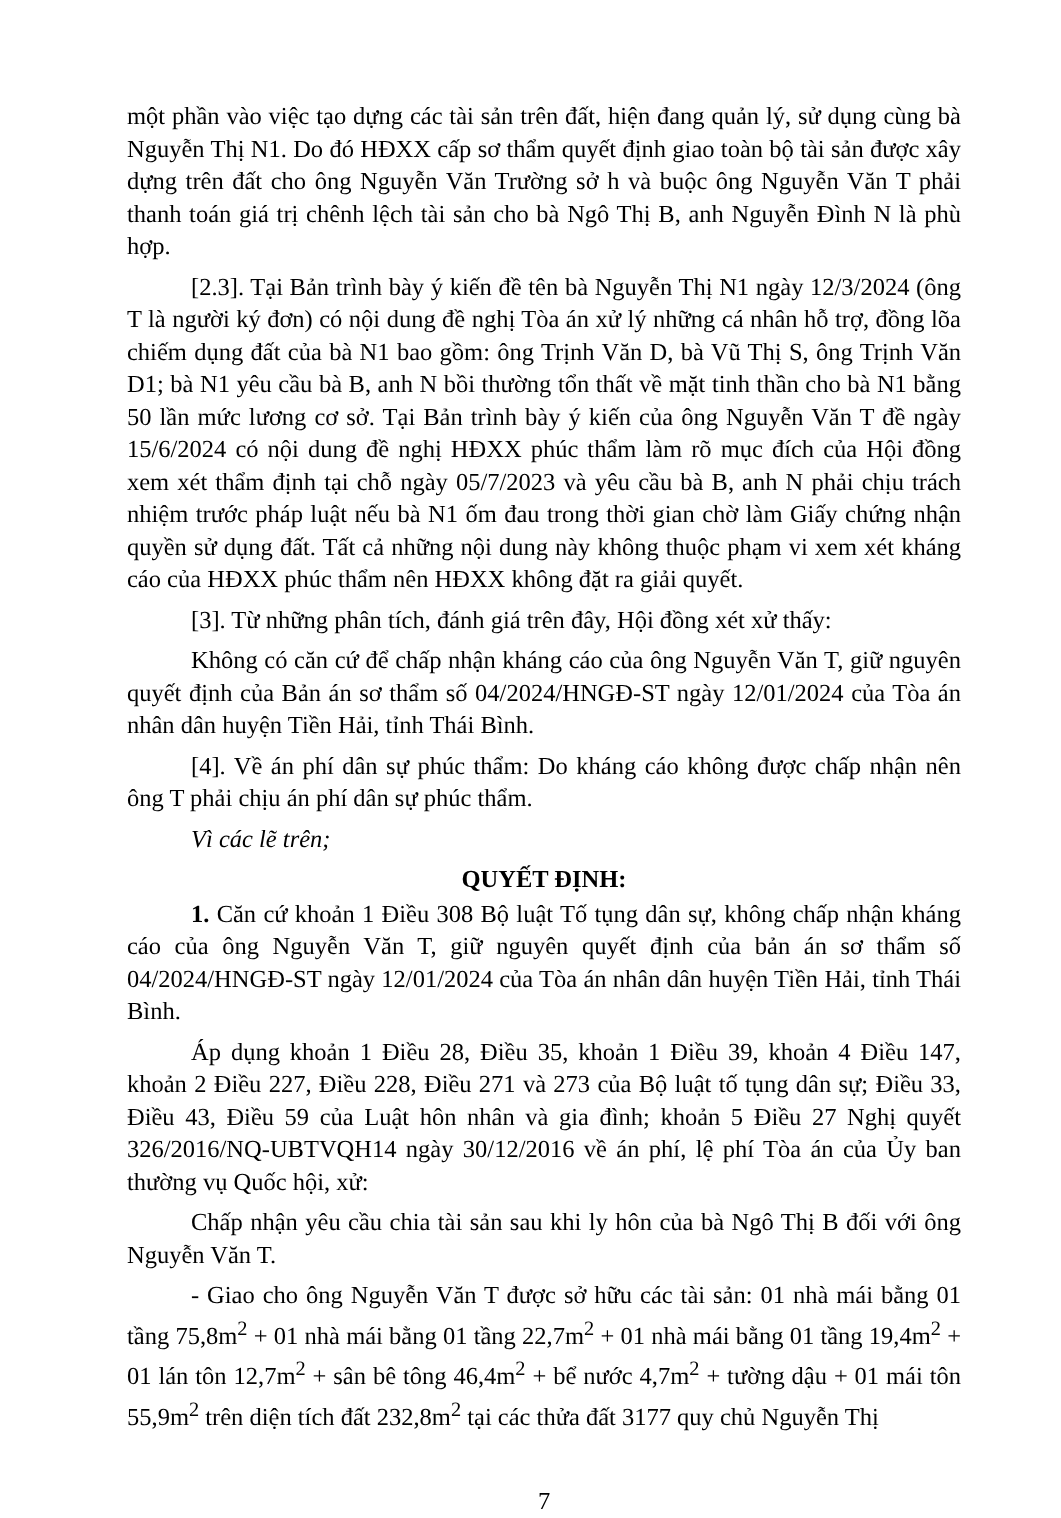một phần vào việc tạo dựng các tài sản trên đất, hiện đang quản lý, sử dụng cùng bà Nguyễn Thị N1. Do đó HĐXX cấp sơ thẩm quyết định giao toàn bộ tài sản được xây dựng trên đất cho ông Nguyễn Văn Trường sở h và buộc ông Nguyễn Văn T phải thanh toán giá trị chênh lệch tài sản cho bà Ngô Thị B, anh Nguyễn Đình N là phù hợp.
[2.3]. Tại Bản trình bày ý kiến đề tên bà Nguyễn Thị N1 ngày 12/3/2024 (ông T là người ký đơn) có nội dung đề nghị Tòa án xử lý những cá nhân hỗ trợ, đồng lõa chiếm dụng đất của bà N1 bao gồm: ông Trịnh Văn D, bà Vũ Thị S, ông Trịnh Văn D1; bà N1 yêu cầu bà B, anh N bồi thường tổn thất về mặt tinh thần cho bà N1 bằng 50 lần mức lương cơ sở. Tại Bản trình bày ý kiến của ông Nguyễn Văn T đề ngày 15/6/2024 có nội dung đề nghị HĐXX phúc thẩm làm rõ mục đích của Hội đồng xem xét thẩm định tại chỗ ngày 05/7/2023 và yêu cầu bà B, anh N phải chịu trách nhiệm trước pháp luật nếu bà N1 ốm đau trong thời gian chờ làm Giấy chứng nhận quyền sử dụng đất. Tất cả những nội dung này không thuộc phạm vi xem xét kháng cáo của HĐXX phúc thẩm nên HĐXX không đặt ra giải quyết.
[3]. Từ những phân tích, đánh giá trên đây, Hội đồng xét xử thấy:
Không có căn cứ để chấp nhận kháng cáo của ông Nguyễn Văn T, giữ nguyên quyết định của Bản án sơ thẩm số 04/2024/HNGĐ-ST ngày 12/01/2024 của Tòa án nhân dân huyện Tiền Hải, tỉnh Thái Bình.
[4]. Về án phí dân sự phúc thẩm: Do kháng cáo không được chấp nhận nên ông T phải chịu án phí dân sự phúc thẩm.
Vì các lẽ trên;
QUYẾT ĐỊNH:
1. Căn cứ khoản 1 Điều 308 Bộ luật Tố tụng dân sự, không chấp nhận kháng cáo của ông Nguyễn Văn T, giữ nguyên quyết định của bản án sơ thẩm số 04/2024/HNGĐ-ST ngày 12/01/2024 của Tòa án nhân dân huyện Tiền Hải, tỉnh Thái Bình.
Áp dụng khoản 1 Điều 28, Điều 35, khoản 1 Điều 39, khoản 4 Điều 147, khoản 2 Điều 227, Điều 228, Điều 271 và 273 của Bộ luật tố tụng dân sự; Điều 33, Điều 43, Điều 59 của Luật hôn nhân và gia đình; khoản 5 Điều 27 Nghị quyết 326/2016/NQ-UBTVQH14 ngày 30/12/2016 về án phí, lệ phí Tòa án của Ủy ban thường vụ Quốc hội, xử:
Chấp nhận yêu cầu chia tài sản sau khi ly hôn của bà Ngô Thị B đối với ông Nguyễn Văn T.
- Giao cho ông Nguyễn Văn T được sở hữu các tài sản: 01 nhà mái bằng 01 tầng 75,8m<sup>2</sup> + 01 nhà mái bằng 01 tầng 22,7m<sup>2</sup> + 01 nhà mái bằng 01 tầng 19,4m<sup>2</sup> + 01 lán tôn 12,7m<sup>2</sup> + sân bê tông 46,4m<sup>2</sup> + bể nước 4,7m<sup>2</sup> + tường dậu + 01 mái tôn 55,9m<sup>2</sup> trên diện tích đất 232,8m<sup>2</sup> tại các thửa đất 3177 quy chủ Nguyễn Thị
7